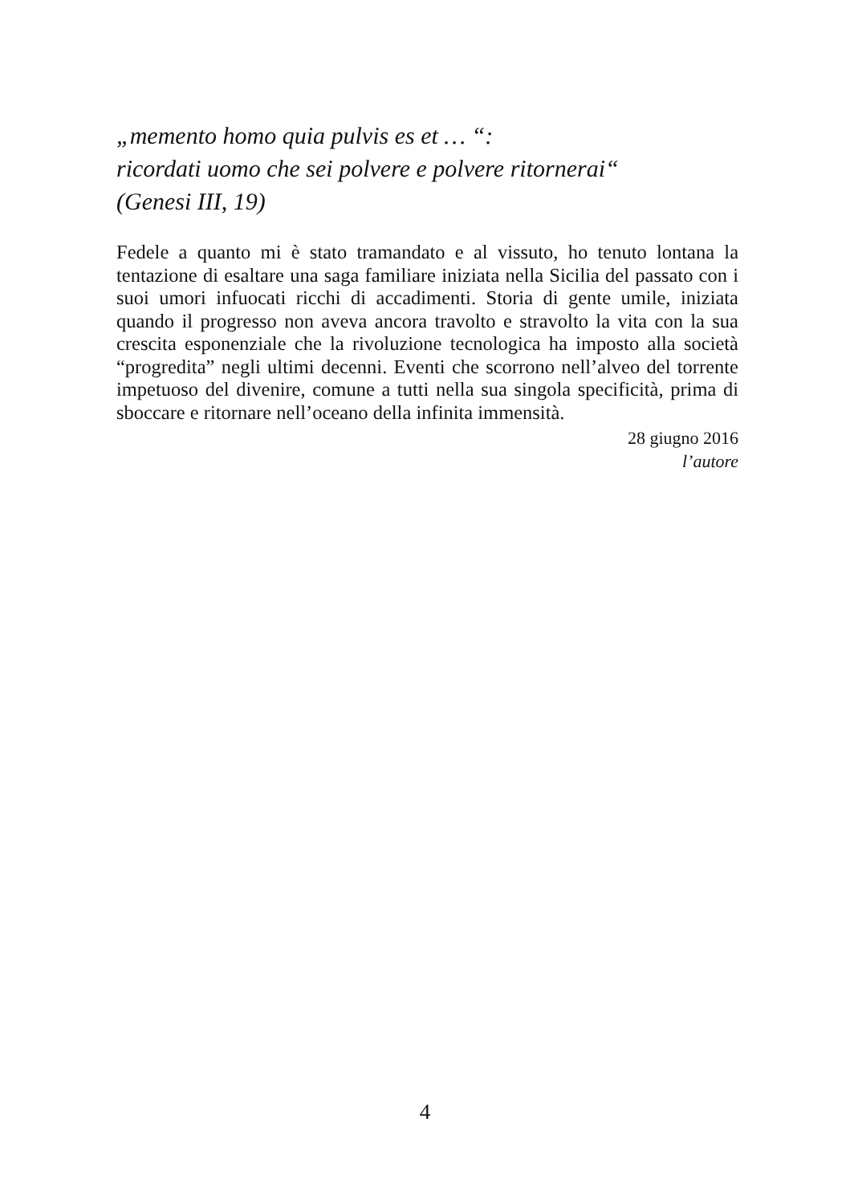„memento homo quia pulvis es et … “:
ricordati uomo che sei polvere e polvere ritornerai“
(Genesi III, 19)
Fedele a quanto mi è stato tramandato e al vissuto, ho tenuto lontana la tentazione di esaltare una saga familiare iniziata nella Sicilia del passato con i suoi umori infuocati ricchi di accadimenti. Storia di gente umile, iniziata quando il progresso non aveva ancora travolto e stravolto la vita con la sua crescita esponenziale che la rivoluzione tecnologica ha imposto alla società “progredita” negli ultimi decenni. Eventi che scorrono nell’alveo del torrente impetuoso del divenire, comune a tutti nella sua singola specificità, prima di sboccare e ritornare nell’oceano della infinita immensità.
28 giugno 2016
l’autore
4